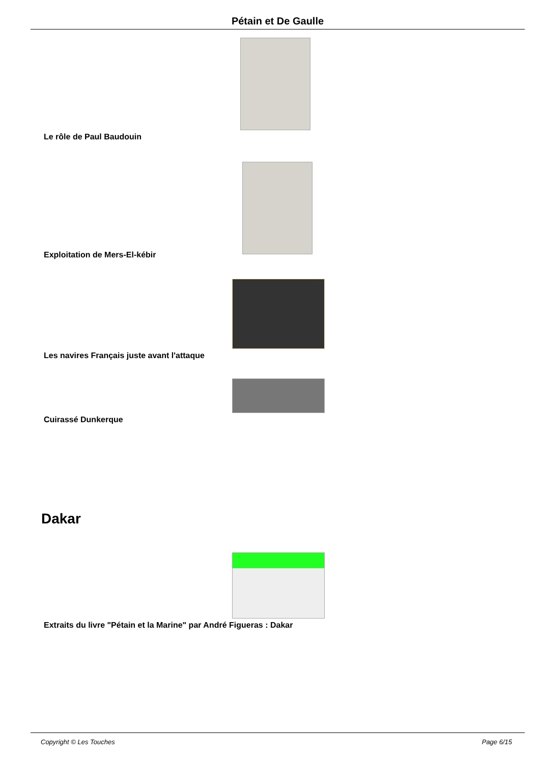Pétain et De Gaulle
Le rôle de Paul Baudouin
Exploitation de Mers-El-kébir
Les navires Français juste avant l'attaque
Cuirassé Dunkerque
Dakar
Extraits du livre "Pétain et la Marine" par André Figueras : Dakar
Copyright © Les Touches Page 6/15